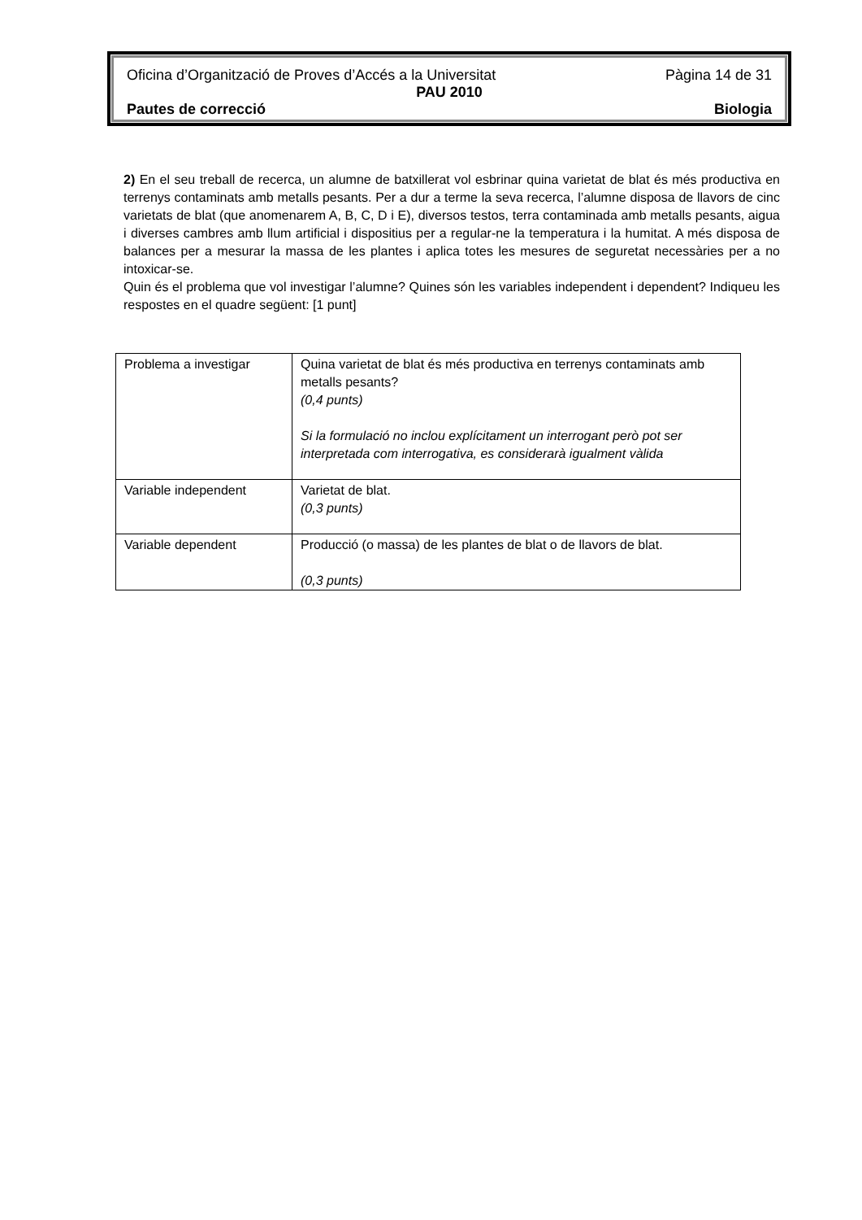Oficina d’Organització de Proves d’Accés a la Universitat Pàgina 14 de 31
PAU 2010
Pautes de correcció Biologia
2) En el seu treball de recerca, un alumne de batxillerat vol esbrinar quina varietat de blat és més productiva en terrenys contaminats amb metalls pesants. Per a dur a terme la seva recerca, l’alumne disposa de llavors de cinc varietats de blat (que anomenarem A, B, C, D i E), diversos testos, terra contaminada amb metalls pesants, aigua i diverses cambres amb llum artificial i dispositius per a regular-ne la temperatura i la humitat. A més disposa de balances per a mesurar la massa de les plantes i aplica totes les mesures de seguretat necessàries per a no intoxicar-se.
Quin és el problema que vol investigar l’alumne? Quines són les variables independent i dependent? Indiqueu les respostes en el quadre següent: [1 punt]
| Problema a investigar | Quina varietat de blat és més productiva en terrenys contaminats amb metalls pesants? (0,4 punts) Si la formulació no inclou explícitament un interrogant però pot ser interpretada com interrogativa, es considerarà igualment vàlida |
| Variable independent | Varietat de blat. (0,3 punts) |
| Variable dependent | Producció (o massa) de les plantes de blat o de llavors de blat. (0,3 punts) |